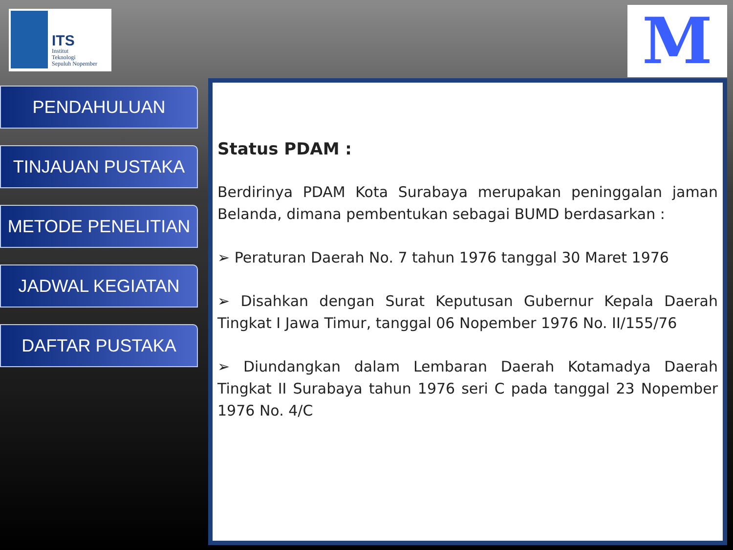ITS
Institut
Teknologi
Sepuluh Nopember
M
PENDAHULUAN
TINJAUAN PUSTAKA
METODE PENELITIAN
JADWAL KEGIATAN
DAFTAR PUSTAKA
Status PDAM :
Berdirinya PDAM Kota Surabaya merupakan peninggalan jaman Belanda, dimana pembentukan sebagai BUMD berdasarkan :
➢ Peraturan Daerah No. 7 tahun 1976 tanggal 30 Maret 1976
➢ Disahkan dengan Surat Keputusan Gubernur Kepala Daerah Tingkat I Jawa Timur, tanggal 06 Nopember 1976 No. II/155/76
➢ Diundangkan dalam Lembaran Daerah Kotamadya Daerah Tingkat II Surabaya tahun 1976 seri C pada tanggal 23 Nopember 1976 No. 4/C